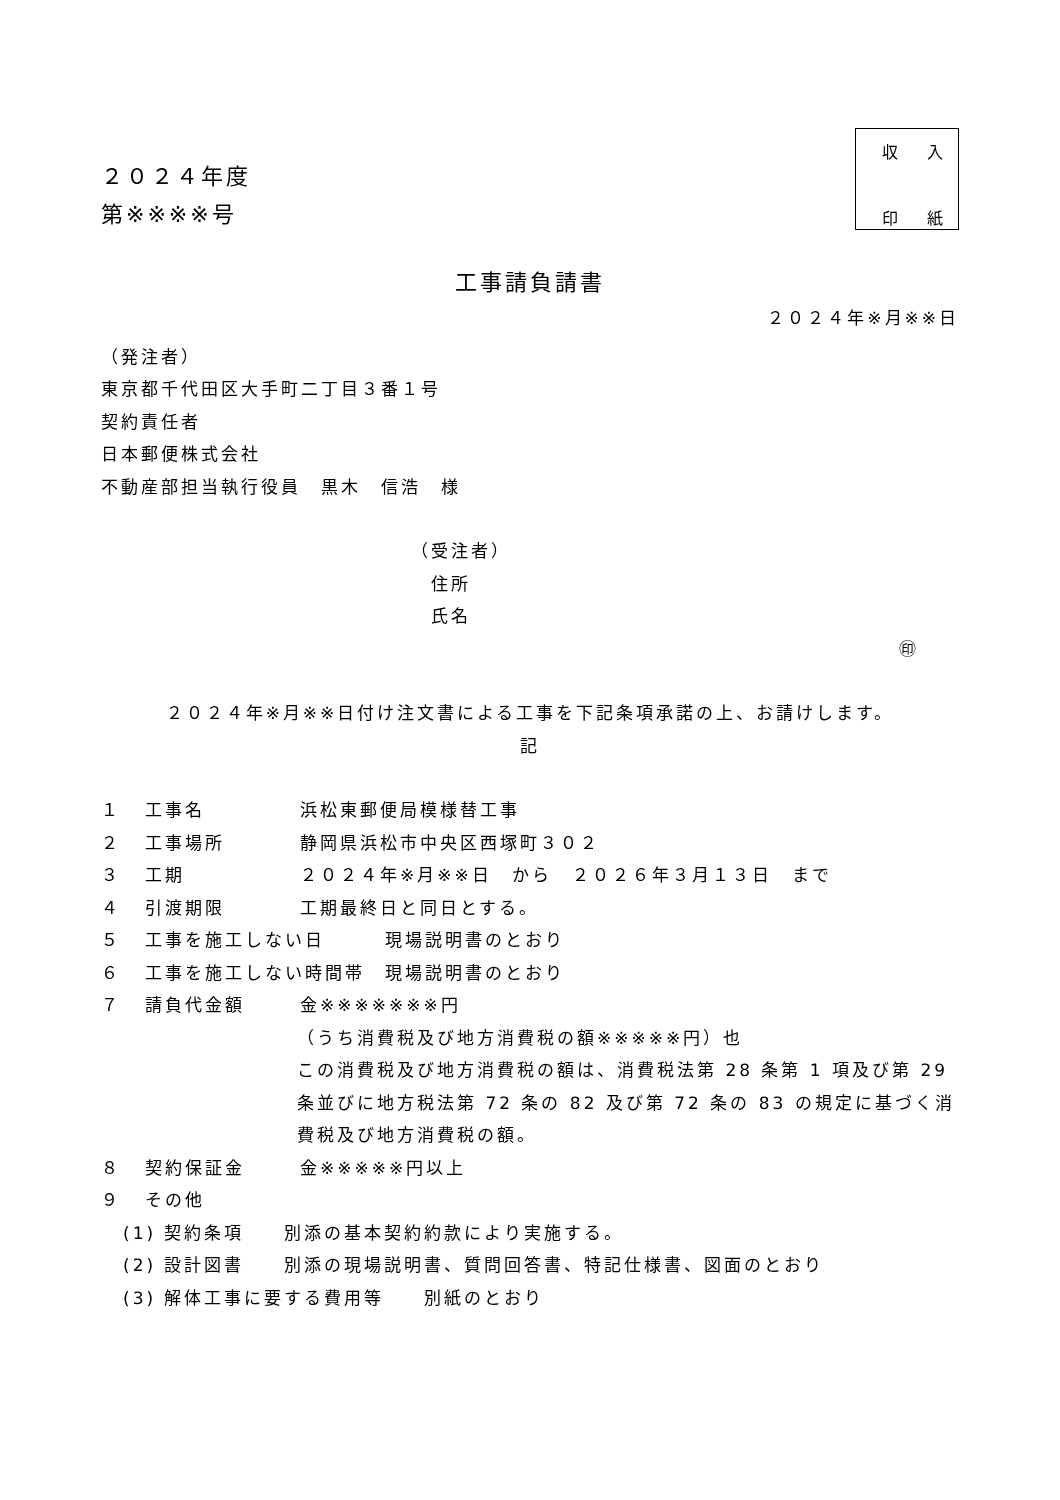収 入
印 紙
２０２４年度
第※※※※号
工事請負請書
２０２４年※月※※日
（発注者）
東京都千代田区大手町二丁目３番１号
契約責任者
日本郵便株式会社
不動産部担当執行役員　黒木　信浩　様
（受注者）
　住所
　氏名
㊞
２０２４年※月※※日付け注文書による工事を下記条項承諾の上、お請けします。
記
１ 工事名 浜松東郵便局模様替工事
２ 工事場所 静岡県浜松市中央区西塚町３０２
３ 工期 ２０２４年※月※※日　から　２０２６年３月１３日　まで
４ 引渡期限 工期最終日と同日とする。
５ 工事を施工しない日　　　現場説明書のとおり
６ 工事を施工しない時間帯　現場説明書のとおり
７ 請負代金額 金※※※※※※※円
（うち消費税及び地方消費税の額※※※※※円）也
この消費税及び地方消費税の額は、消費税法第 28 条第 1 項及び第 29 条並びに地方税法第 72 条の 82 及び第 72 条の 83 の規定に基づく消費税及び地方消費税の額。
８ 契約保証金 金※※※※※円以上
９ その他
(1) 契約条項　　別添の基本契約約款により実施する。
(2) 設計図書　　別添の現場説明書、質問回答書、特記仕様書、図面のとおり
(3) 解体工事に要する費用等　　別紙のとおり